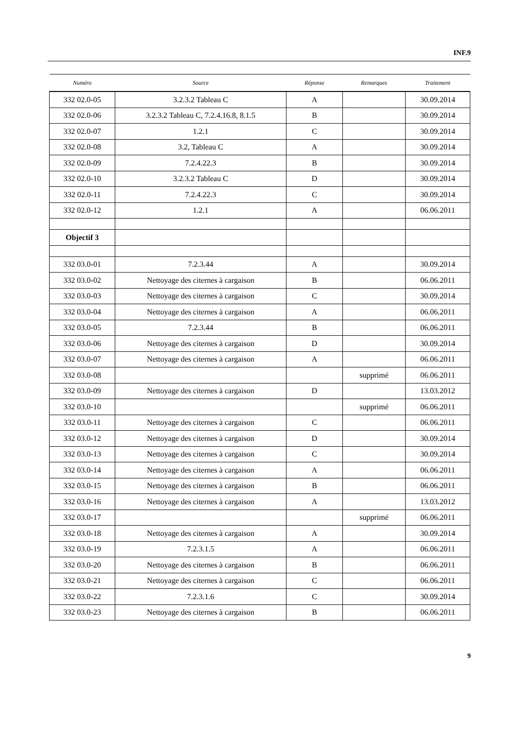INF.9
| Numéro | Source | Réponse | Remarques | Traitement |
| --- | --- | --- | --- | --- |
| 332 02.0-05 | 3.2.3.2 Tableau C | A | | 30.09.2014 |
| 332 02.0-06 | 3.2.3.2 Tableau C, 7.2.4.16.8, 8.1.5 | B | | 30.09.2014 |
| 332 02.0-07 | 1.2.1 | C | | 30.09.2014 |
| 332 02.0-08 | 3.2, Tableau C | A | | 30.09.2014 |
| 332 02.0-09 | 7.2.4.22.3 | B | | 30.09.2014 |
| 332 02.0-10 | 3.2.3.2 Tableau C | D | | 30.09.2014 |
| 332 02.0-11 | 7.2.4.22.3 | C | | 30.09.2014 |
| 332 02.0-12 | 1.2.1 | A | | 06.06.2011 |
| Objectif 3 | | | | |
| 332 03.0-01 | 7.2.3.44 | A | | 30.09.2014 |
| 332 03.0-02 | Nettoyage des citernes à cargaison | B | | 06.06.2011 |
| 332 03.0-03 | Nettoyage des citernes à cargaison | C | | 30.09.2014 |
| 332 03.0-04 | Nettoyage des citernes à cargaison | A | | 06.06.2011 |
| 332 03.0-05 | 7.2.3.44 | B | | 06.06.2011 |
| 332 03.0-06 | Nettoyage des citernes à cargaison | D | | 30.09.2014 |
| 332 03.0-07 | Nettoyage des citernes à cargaison | A | | 06.06.2011 |
| 332 03.0-08 | | | supprimé | 06.06.2011 |
| 332 03.0-09 | Nettoyage des citernes à cargaison | D | | 13.03.2012 |
| 332 03.0-10 | | | supprimé | 06.06.2011 |
| 332 03.0-11 | Nettoyage des citernes à cargaison | C | | 06.06.2011 |
| 332 03.0-12 | Nettoyage des citernes à cargaison | D | | 30.09.2014 |
| 332 03.0-13 | Nettoyage des citernes à cargaison | C | | 30.09.2014 |
| 332 03.0-14 | Nettoyage des citernes à cargaison | A | | 06.06.2011 |
| 332 03.0-15 | Nettoyage des citernes à cargaison | B | | 06.06.2011 |
| 332 03.0-16 | Nettoyage des citernes à cargaison | A | | 13.03.2012 |
| 332 03.0-17 | | | supprimé | 06.06.2011 |
| 332 03.0-18 | Nettoyage des citernes à cargaison | A | | 30.09.2014 |
| 332 03.0-19 | 7.2.3.1.5 | A | | 06.06.2011 |
| 332 03.0-20 | Nettoyage des citernes à cargaison | B | | 06.06.2011 |
| 332 03.0-21 | Nettoyage des citernes à cargaison | C | | 06.06.2011 |
| 332 03.0-22 | 7.2.3.1.6 | C | | 30.09.2014 |
| 332 03.0-23 | Nettoyage des citernes à cargaison | B | | 06.06.2011 |
9